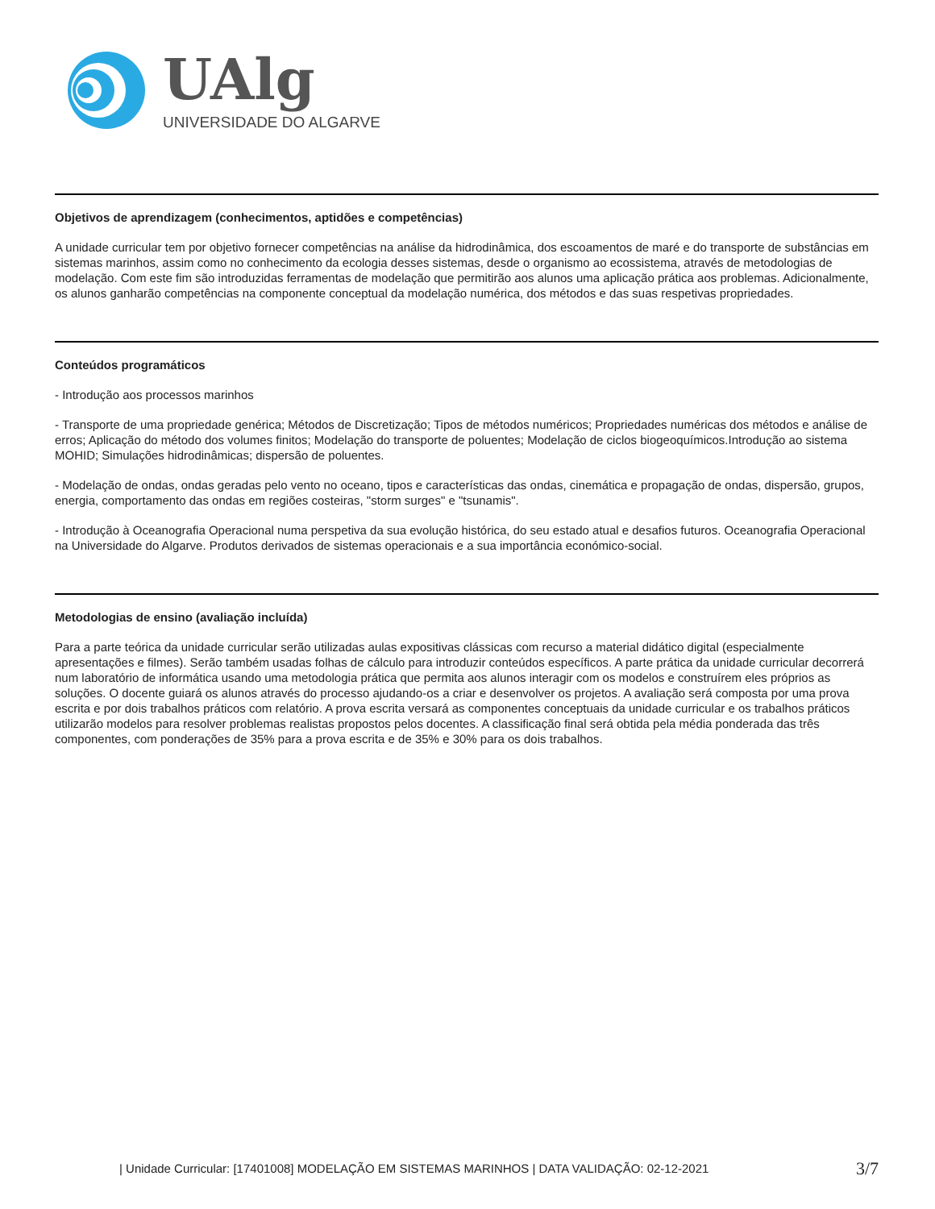UAlg
UNIVERSIDADE DO ALGARVE
Objetivos de aprendizagem (conhecimentos, aptidões e competências)
A unidade curricular tem por objetivo fornecer competências na análise da hidrodinâmica, dos escoamentos de maré e do transporte de substâncias em sistemas marinhos, assim como no conhecimento da ecologia desses sistemas, desde o organismo ao ecossistema, através de metodologias de modelação. Com este fim são introduzidas ferramentas de modelação que permitirão aos alunos uma aplicação prática aos problemas. Adicionalmente, os alunos ganharão competências na componente conceptual da modelação numérica, dos métodos e das suas respetivas propriedades.
Conteúdos programáticos
- Introdução aos processos marinhos
- Transporte de uma propriedade genérica; Métodos de Discretização; Tipos de métodos numéricos; Propriedades numéricas dos métodos e análise de erros; Aplicação do método dos volumes finitos; Modelação do transporte de poluentes; Modelação de ciclos biogeoquímicos.Introdução ao sistema MOHID; Simulações hidrodinâmicas; dispersão de poluentes.
- Modelação de ondas, ondas geradas pelo vento no oceano, tipos e características das ondas, cinemática e propagação de ondas, dispersão, grupos, energia, comportamento das ondas em regiões costeiras, "storm surges" e "tsunamis".
- Introdução à Oceanografia Operacional numa perspetiva da sua evolução histórica, do seu estado atual e desafios futuros. Oceanografia Operacional na Universidade do Algarve. Produtos derivados de sistemas operacionais e a sua importância económico-social.
Metodologias de ensino (avaliação incluída)
Para a parte teórica da unidade curricular serão utilizadas aulas expositivas clássicas com recurso a material didático digital (especialmente apresentações e filmes). Serão também usadas folhas de cálculo para introduzir conteúdos específicos. A parte prática da unidade curricular decorrerá num laboratório de informática usando uma metodologia prática que permita aos alunos interagir com os modelos e construírem eles próprios as soluções. O docente guiará os alunos através do processo ajudando-os a criar e desenvolver os projetos. A avaliação será composta por uma prova escrita e por dois trabalhos práticos com relatório. A prova escrita versará as componentes conceptuais da unidade curricular e os trabalhos práticos utilizarão modelos para resolver problemas realistas propostos pelos docentes. A classificação final será obtida pela média ponderada das três componentes, com ponderações de 35% para a prova escrita e de 35% e 30% para os dois trabalhos.
| Unidade Curricular: [17401008] MODELAÇÃO EM SISTEMAS MARINHOS | DATA VALIDAÇÃO: 02-12-2021 3/7